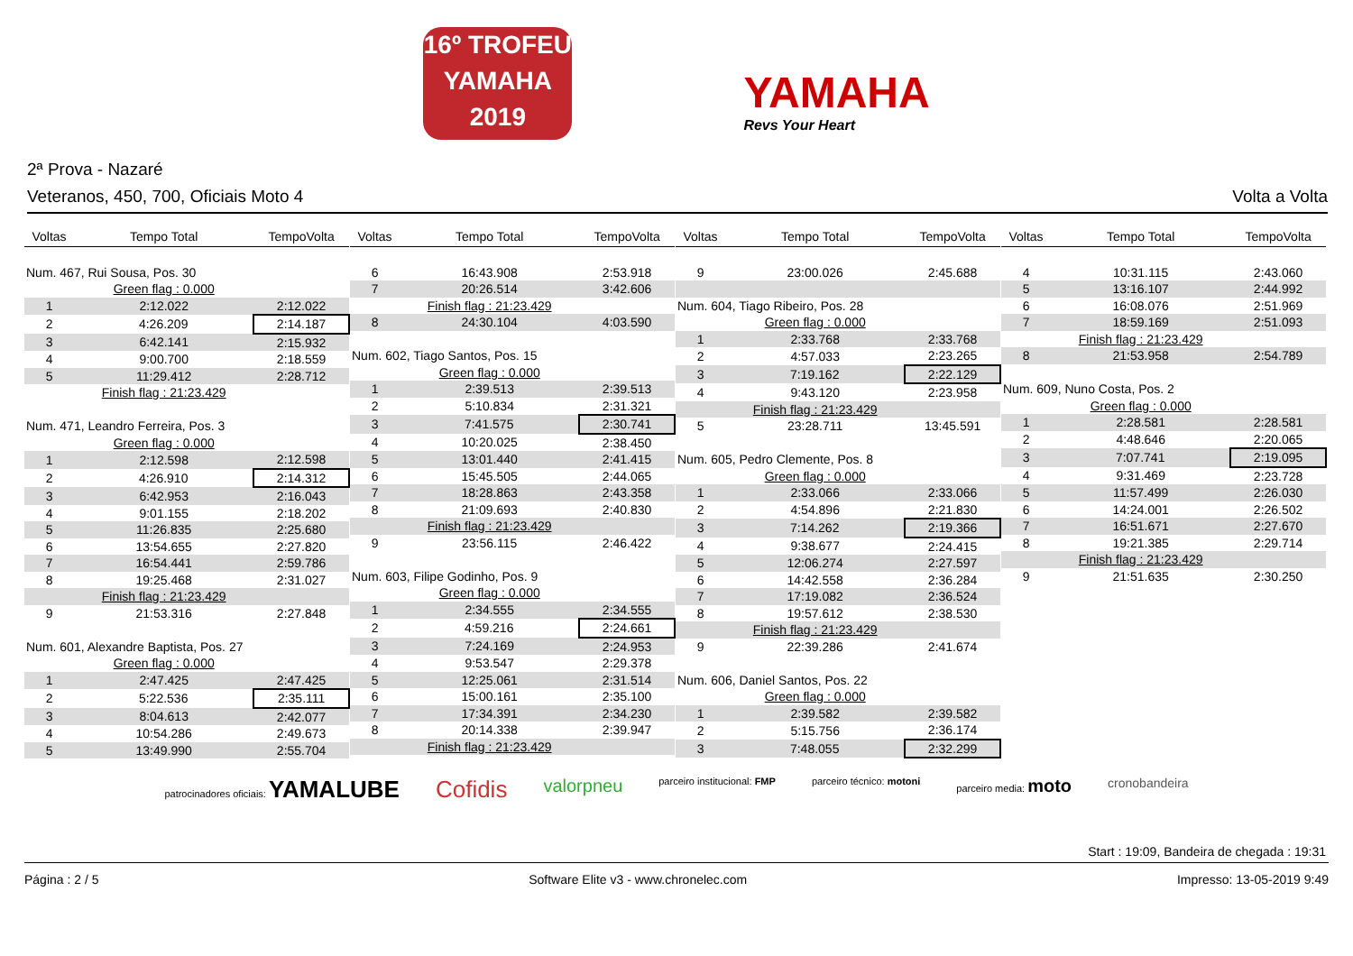16º TROFEU
YAMAHA
2019
YAMAHA
Revs Your Heart
2ª Prova - Nazaré
Veteranos, 450, 700, Oficiais Moto 4 Volta a Volta
| Voltas | Tempo Total | TempoVolta |
| --- | --- | --- |
| Num. 467, Rui Sousa, Pos. 30 | | |
| | Green flag : 0.000 | |
| 1 | 2:12.022 | 2:12.022 |
| 2 | 4:26.209 | 2:14.187 |
| 3 | 6:42.141 | 2:15.932 |
| 4 | 9:00.700 | 2:18.559 |
| 5 | 11:29.412 | 2:28.712 |
| | Finish flag : 21:23.429 | |
| Num. 471, Leandro Ferreira, Pos. 3 | | |
| | Green flag : 0.000 | |
| 1 | 2:12.598 | 2:12.598 |
| 2 | 4:26.910 | 2:14.312 |
| 3 | 6:42.953 | 2:16.043 |
| 4 | 9:01.155 | 2:18.202 |
| 5 | 11:26.835 | 2:25.680 |
| 6 | 13:54.655 | 2:27.820 |
| 7 | 16:54.441 | 2:59.786 |
| 8 | 19:25.468 | 2:31.027 |
| | Finish flag : 21:23.429 | |
| 9 | 21:53.316 | 2:27.848 |
| Num. 601, Alexandre Baptista, Pos. 27 | | |
| | Green flag : 0.000 | |
| 1 | 2:47.425 | 2:47.425 |
| 2 | 5:22.536 | 2:35.111 |
| 3 | 8:04.613 | 2:42.077 |
| 4 | 10:54.286 | 2:49.673 |
| 5 | 13:49.990 | 2:55.704 |
| Voltas | Tempo Total | TempoVolta |
| --- | --- | --- |
| 6 | 16:43.908 | 2:53.918 |
| 7 | 20:26.514 | 3:42.606 |
| | Finish flag : 21:23.429 | |
| 8 | 24:30.104 | 4:03.590 |
| Num. 602, Tiago Santos, Pos. 15 | | |
| | Green flag : 0.000 | |
| 1 | 2:39.513 | 2:39.513 |
| 2 | 5:10.834 | 2:31.321 |
| 3 | 7:41.575 | 2:30.741 |
| 4 | 10:20.025 | 2:38.450 |
| 5 | 13:01.440 | 2:41.415 |
| 6 | 15:45.505 | 2:44.065 |
| 7 | 18:28.863 | 2:43.358 |
| 8 | 21:09.693 | 2:40.830 |
| | Finish flag : 21:23.429 | |
| 9 | 23:56.115 | 2:46.422 |
| Num. 603, Filipe Godinho, Pos. 9 | | |
| | Green flag : 0.000 | |
| 1 | 2:34.555 | 2:34.555 |
| 2 | 4:59.216 | 2:24.661 |
| 3 | 7:24.169 | 2:24.953 |
| 4 | 9:53.547 | 2:29.378 |
| 5 | 12:25.061 | 2:31.514 |
| 6 | 15:00.161 | 2:35.100 |
| 7 | 17:34.391 | 2:34.230 |
| 8 | 20:14.338 | 2:39.947 |
| | Finish flag : 21:23.429 | |
| Voltas | Tempo Total | TempoVolta |
| --- | --- | --- |
| 9 | 23:00.026 | 2:45.688 |
| Num. 604, Tiago Ribeiro, Pos. 28 | | |
| | Green flag : 0.000 | |
| 1 | 2:33.768 | 2:33.768 |
| 2 | 4:57.033 | 2:23.265 |
| 3 | 7:19.162 | 2:22.129 |
| 4 | 9:43.120 | 2:23.958 |
| | Finish flag : 21:23.429 | |
| 5 | 23:28.711 | 13:45.591 |
| Num. 605, Pedro Clemente, Pos. 8 | | |
| | Green flag : 0.000 | |
| 1 | 2:33.066 | 2:33.066 |
| 2 | 4:54.896 | 2:21.830 |
| 3 | 7:14.262 | 2:19.366 |
| 4 | 9:38.677 | 2:24.415 |
| 5 | 12:06.274 | 2:27.597 |
| 6 | 14:42.558 | 2:36.284 |
| 7 | 17:19.082 | 2:36.524 |
| 8 | 19:57.612 | 2:38.530 |
| | Finish flag : 21:23.429 | |
| 9 | 22:39.286 | 2:41.674 |
| Num. 606, Daniel Santos, Pos. 22 | | |
| | Green flag : 0.000 | |
| 1 | 2:39.582 | 2:39.582 |
| 2 | 5:15.756 | 2:36.174 |
| 3 | 7:48.055 | 2:32.299 |
| Voltas | Tempo Total | TempoVolta |
| --- | --- | --- |
| 4 | 10:31.115 | 2:43.060 |
| 5 | 13:16.107 | 2:44.992 |
| 6 | 16:08.076 | 2:51.969 |
| 7 | 18:59.169 | 2:51.093 |
| | Finish flag : 21:23.429 | |
| 8 | 21:53.958 | 2:54.789 |
| Num. 609, Nuno Costa, Pos. 2 | | |
| | Green flag : 0.000 | |
| 1 | 2:28.581 | 2:28.581 |
| 2 | 4:48.646 | 2:20.065 |
| 3 | 7:07.741 | 2:19.095 |
| 4 | 9:31.469 | 2:23.728 |
| 5 | 11:57.499 | 2:26.030 |
| 6 | 14:24.001 | 2:26.502 |
| 7 | 16:51.671 | 2:27.670 |
| 8 | 19:21.385 | 2:29.714 |
| | Finish flag : 21:23.429 | |
| 9 | 21:51.635 | 2:30.250 |
patrocinadores oficiais: YAMALUBE Cofidis valorpneu parceiro institucional: FMP parceiro técnico: motoni parceiro media: moto cronobandeira
Start : 19:09, Bandeira de chegada : 19:31
Página : 2 / 5 Software Elite v3 - www.chronelec.com Impresso: 13-05-2019 9:49